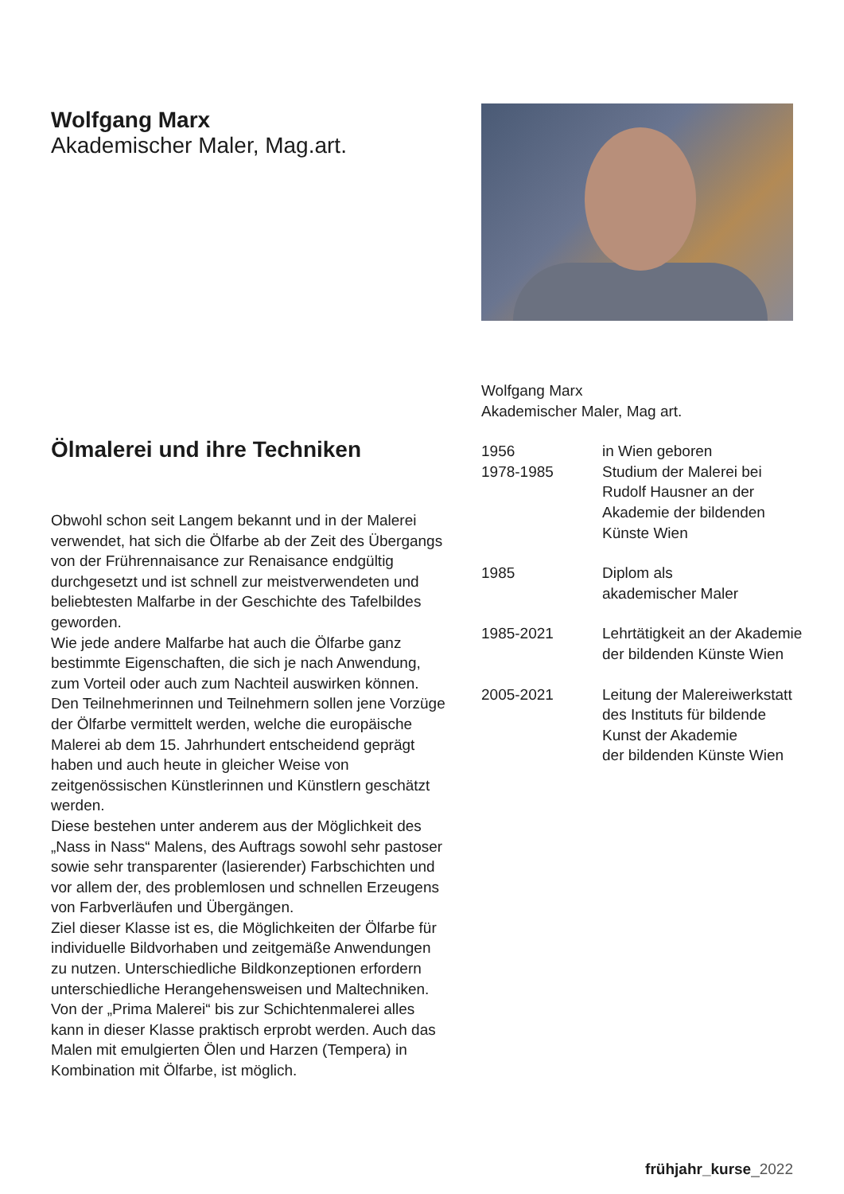Wolfgang Marx
Akademischer Maler, Mag.art.
Ölmalerei und ihre Techniken
Obwohl schon seit Langem bekannt und in der Malerei verwendet, hat sich die Ölfarbe ab der Zeit des Übergangs von der Frührennaisance zur Renaisance endgültig durchgesetzt und ist schnell zur meistverwendeten und beliebtesten Malfarbe in der Geschichte des Tafelbildes geworden.
Wie jede andere Malfarbe hat auch die Ölfarbe ganz bestimmte Eigenschaften, die sich je nach Anwendung, zum Vorteil oder auch zum Nachteil auswirken können.
Den Teilnehmerinnen und Teilnehmern sollen jene Vorzüge der Ölfarbe vermittelt werden, welche die europäische Malerei ab dem 15. Jahrhundert entscheidend geprägt haben und auch heute in gleicher Weise von zeitgenössischen Künstlerinnen und Künstlern geschätzt werden.
Diese bestehen unter anderem aus der Möglichkeit des „Nass in Nass“ Malens, des Auftrags sowohl sehr pastoser sowie sehr transparenter (lasierender) Farbschichten und vor allem der, des problemlosen und schnellen Erzeugens von Farbverläufen und Übergängen.
Ziel dieser Klasse ist es, die Möglichkeiten der Ölfarbe für individuelle Bildvorhaben und zeitgemäße Anwendungen zu nutzen. Unterschiedliche Bildkonzeptionen erfordern unterschiedliche Herangehensweisen und Maltechniken. Von der „Prima Malerei“ bis zur Schichtenmalerei alles kann in dieser Klasse praktisch erprobt werden. Auch das Malen mit emulgierten Ölen und Harzen (Tempera) in Kombination mit Ölfarbe, ist möglich.
Wolfgang Marx
Akademischer Maler, Mag art.
| 1956 1978-1985 | in Wien geboren Studium der Malerei bei Rudolf Hausner an der Akademie der bildenden Künste Wien |
| 1985 | Diplom als akademischer Maler |
| 1985-2021 | Lehrtätigkeit an der Akademie der bildenden Künste Wien |
| 2005-2021 | Leitung der Malereiwerkstatt des Instituts für bildende Kunst der Akademie der bildenden Künste Wien |
frühjahr_kurse_2022